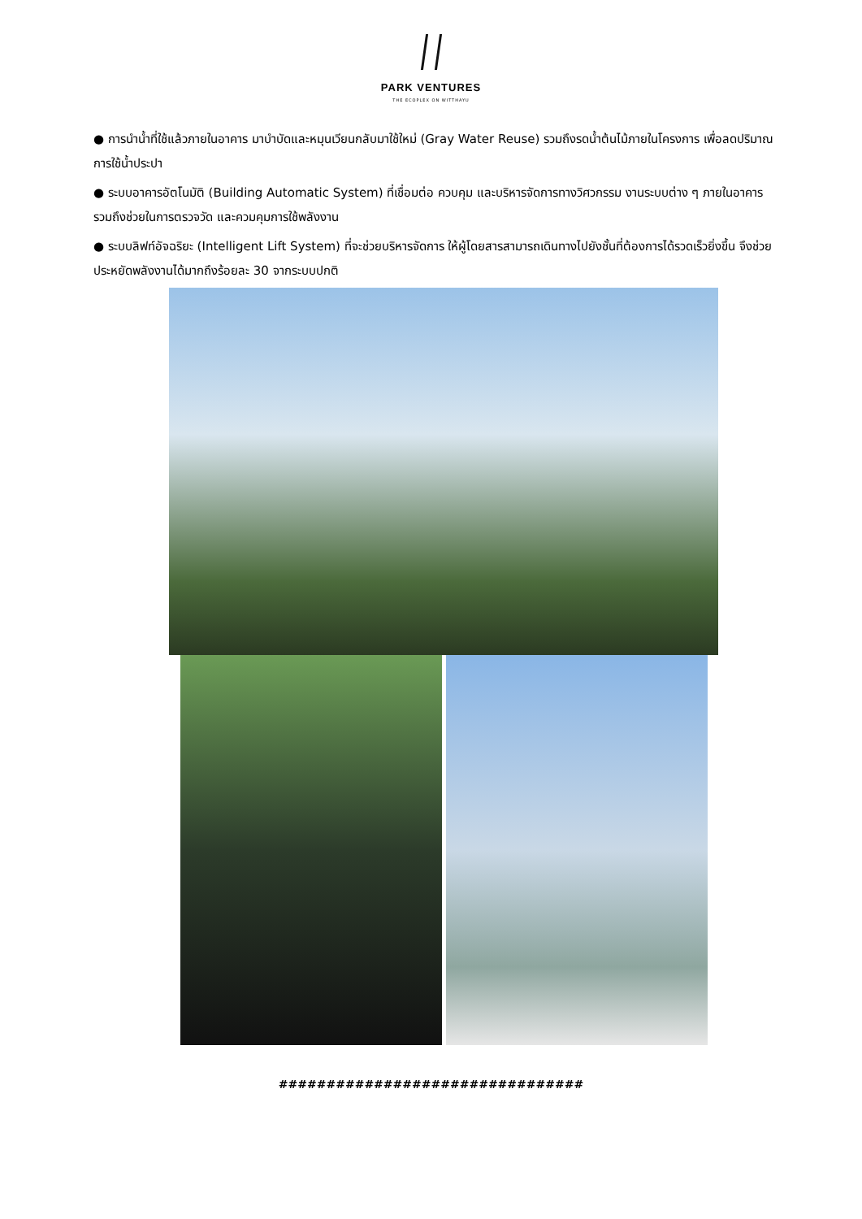PARK VENTURES
THE ECOPLEX ON WITTHAYU
● การนำน้ำที่ใช้แล้วภายในอาคาร มาบำบัดและหมุนเวียนกลับมาใช้ใหม่ (Gray Water Reuse) รวมถึงรดน้ำต้นไม้ภายในโครงการ เพื่อลดปริมาณการใช้น้ำประปา
● ระบบอาคารอัตโนมัติ (Building Automatic System) ที่เชื่อมต่อ ควบคุม และบริหารจัดการทางวิศวกรรม งานระบบต่าง ๆ ภายในอาคาร รวมถึงช่วยในการตรวจวัด และควมคุมการใช้พลังงาน
● ระบบลิฟท์อัจฉริยะ (Intelligent Lift System) ที่จะช่วยบริหารจัดการ ให้ผู้โดยสารสามารถเดินทางไปยังชั้นที่ต้องการได้รวดเร็วยิ่งขึ้น จึงช่วยประหยัดพลังงานได้มากถึงร้อยละ 30 จากระบบปกติ
################################